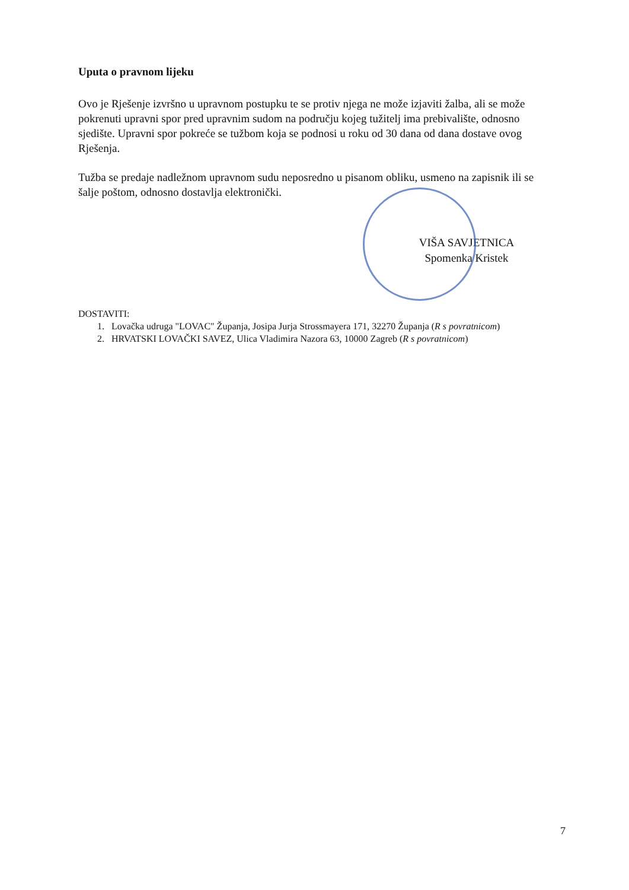Uputa o pravnom lijeku
Ovo je Rješenje izvršno u upravnom postupku te se protiv njega ne može izjaviti žalba, ali se može pokrenuti upravni spor pred upravnim sudom na području kojeg tužitelj ima prebivalište, odnosno sjedište. Upravni spor pokreće se tužbom koja se podnosi u roku od 30 dana od dana dostave ovog Rješenja.
Tužba se predaje nadležnom upravnom sudu neposredno u pisanom obliku, usmeno na zapisnik ili se šalje poštom, odnosno dostavlja elektronički.
VIŠA SAVJETNICA
Spomenka Kristek
DOSTAVITI:
1. Lovačka udruga "LOVAC" Županja, Josipa Jurja Strossmayera 171, 32270 Županja (R s povratnicom)
2. HRVATSKI LOVAČKI SAVEZ, Ulica Vladimira Nazora 63, 10000 Zagreb (R s povratnicom)
7